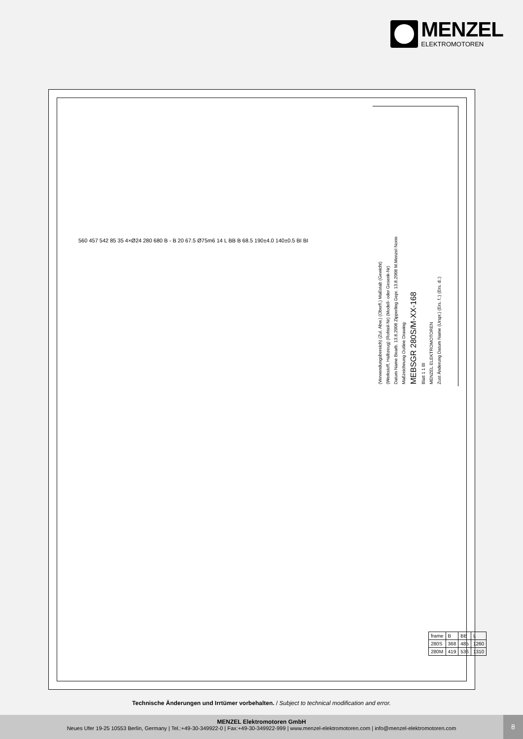MENZEL
ELEKTROMOTOREN
(Verwendungsbereich) (Zul. Abw.) (Oberfl.) Maßstab (Gewicht)
(Werkstoff, Halbzeug) (Rohteil-Nr) (Modell- oder Gesenk-Nr)
Datum Name Bearb. 13.8.2008 Zipperling Gepr. 13.8.2008 M.Menzel Norm
Maßzeichnung Outline Drawing
MEBSGR 280S/M-XX-168
Blatt 1 1 Bl
MENZEL ELEKTROMOTOREN
Zust Änderung Datum Name (Urspr.) (Ers. f.:) (Ers. d.:)
| frame | B | BB | L |
| 280S | 368 | 485 | 1260 |
| 280M | 419 | 536 | 1310 |
560 457 542 85 35 4×Ø24 280 680 B - B 20 67.5 Ø75m6 14 L BB B 68.5 190±4.0 140±0.5 BI BI
Technische Änderungen und Irrtümer vorbehalten. / Subject to technical modification and error.
MENZEL Elektromotoren GmbH
Neues Ufer 19-25 10553 Berlin, Germany | Tel.:+49-30-349922-0 | Fax:+49-30-349922-999 | www.menzel-elektromotoren.com | info@menzel-elektromotoren.com
8